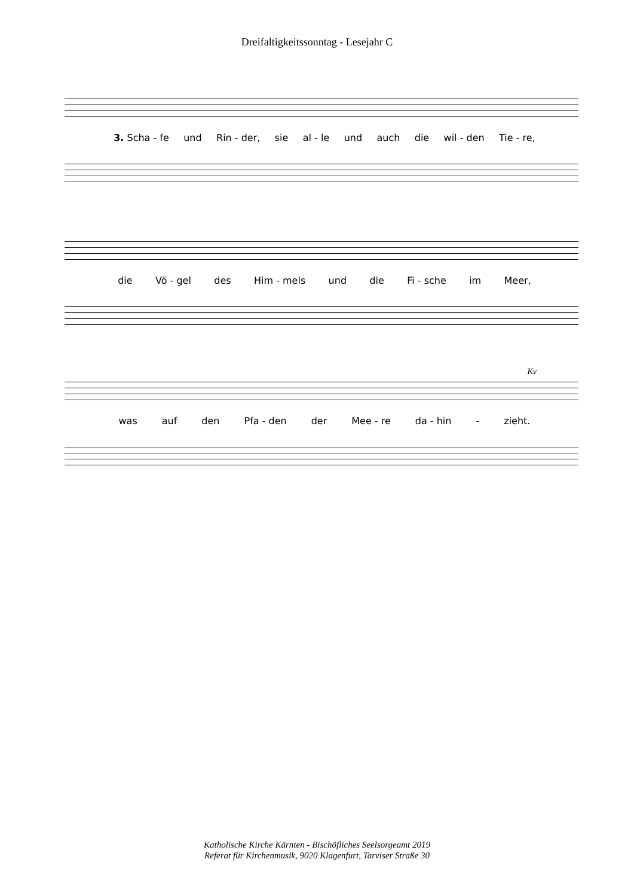Dreifaltigkeitssonntag - Lesejahr C
3. Scha - fe und Rin - der, sie al - le und auch die wil - den Tie - re,
die Vö - gel des Him - mels und die Fi - sche im Meer,
Kv
was auf den Pfa - den der Mee - re da - hin - zieht.
Katholische Kirche Kärnten - Bischöfliches Seelsorgeamt 2019
Referat für Kirchenmusik, 9020 Klagenfurt, Tarviser Straße 30